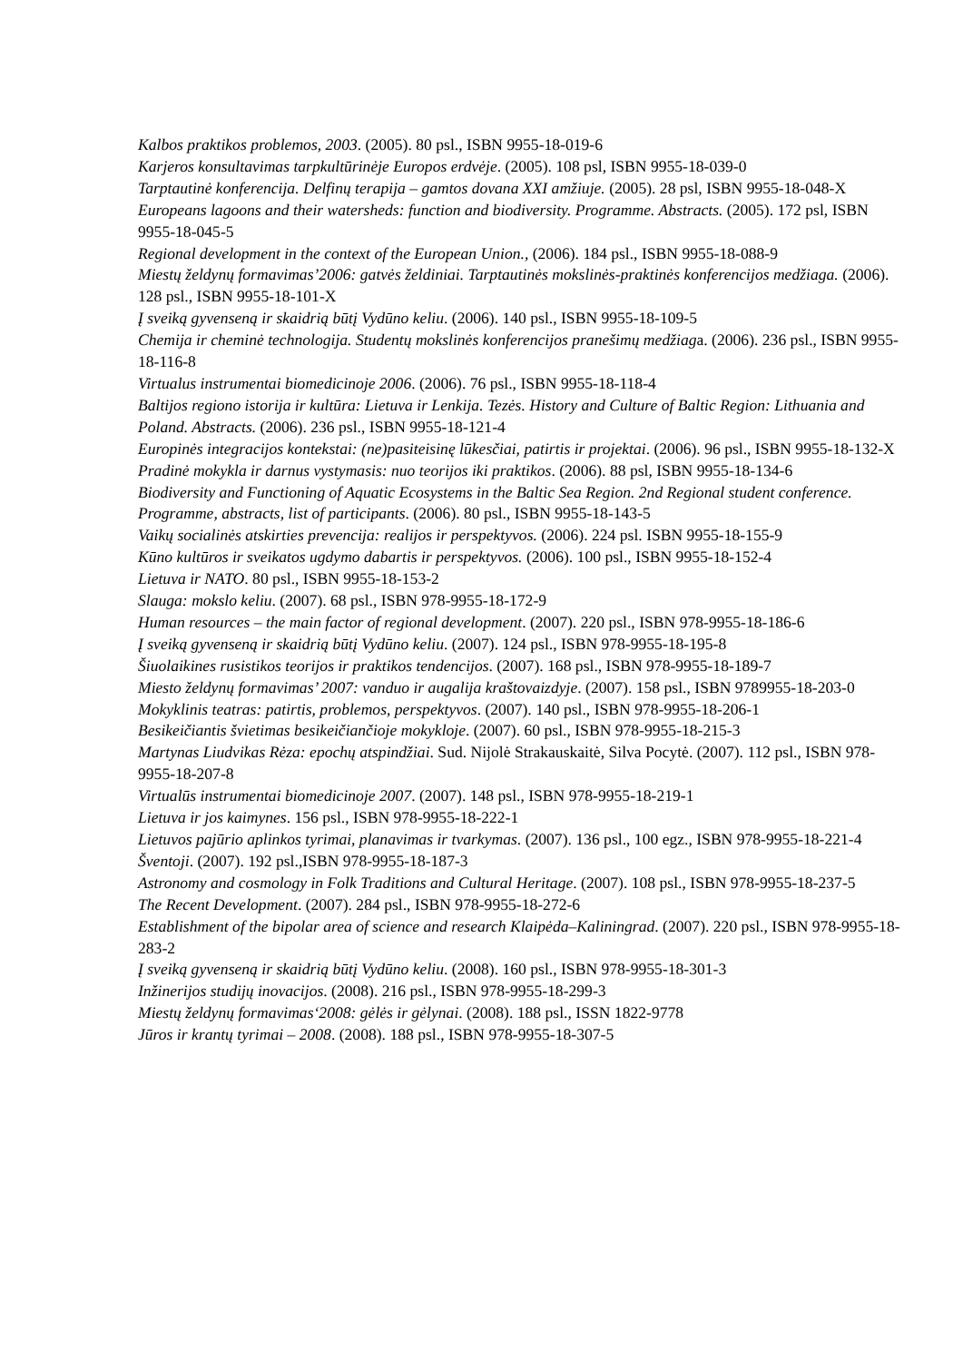Kalbos praktikos problemos, 2003. (2005). 80 psl., ISBN 9955-18-019-6
Karjeros konsultavimas tarpkultūrinėje Europos erdvėje. (2005). 108 psl, ISBN 9955-18-039-0
Tarptautinė konferencija. Delfinų terapija – gamtos dovana XXI amžiuje. (2005). 28 psl, ISBN 9955-18-048-X
Europeans lagoons and their watersheds: function and biodiversity. Programme. Abstracts. (2005). 172 psl, ISBN 9955-18-045-5
Regional development in the context of the European Union., (2006). 184 psl., ISBN 9955-18-088-9
Miestų želdynų formavimas’2006: gatvės želdiniai. Tarptautinės mokslinės-praktinės konferencijos medžiaga. (2006). 128 psl., ISBN 9955-18-101-X
Į sveiką gyvenseną ir skaidrią būtį Vydūno keliu. (2006). 140 psl., ISBN 9955-18-109-5
Chemija ir cheminė technologija. Studentų mokslinės konferencijos pranešimų medžiaga. (2006). 236 psl., ISBN 9955-18-116-8
Virtualus instrumentai biomedicinoje 2006. (2006). 76 psl., ISBN 9955-18-118-4
Baltijos regiono istorija ir kultūra: Lietuva ir Lenkija. Tezės. History and Culture of Baltic Region: Lithuania and Poland. Abstracts. (2006). 236 psl., ISBN 9955-18-121-4
Europinės integracijos kontekstai: (ne)pasiteisinę lūkesčiai, patirtis ir projektai. (2006). 96 psl., ISBN 9955-18-132-X
Pradinė mokykla ir darnus vystymasis: nuo teorijos iki praktikos. (2006). 88 psl, ISBN 9955-18-134-6
Biodiversity and Functioning of Aquatic Ecosystems in the Baltic Sea Region. 2nd Regional student conference. Programme, abstracts, list of participants. (2006). 80 psl., ISBN 9955-18-143-5
Vaikų socialinės atskirties prevencija: realijos ir perspektyvos. (2006). 224 psl. ISBN 9955-18-155-9
Kūno kultūros ir sveikatos ugdymo dabartis ir perspektyvos. (2006). 100 psl., ISBN 9955-18-152-4
Lietuva ir NATO. 80 psl., ISBN 9955-18-153-2
Slauga: mokslo keliu. (2007). 68 psl., ISBN 978-9955-18-172-9
Human resources – the main factor of regional development. (2007). 220 psl., ISBN 978-9955-18-186-6
Į sveiką gyvenseną ir skaidrią būtį Vydūno keliu. (2007). 124 psl., ISBN 978-9955-18-195-8
Šiuolaikines rusistikos teorijos ir praktikos tendencijos. (2007). 168 psl., ISBN 978-9955-18-189-7
Miesto želdynų formavimas’ 2007: vanduo ir augalija kraštovaizdyje. (2007). 158 psl., ISBN 9789955-18-203-0
Mokyklinis teatras: patirtis, problemos, perspektyvos. (2007). 140 psl., ISBN 978-9955-18-206-1
Besikeičiantis švietimas besikeičiančioje mokykloje. (2007). 60 psl., ISBN 978-9955-18-215-3
Martynas Liudvikas Rėza: epochų atspindžiai. Sud. Nijolė Strakauskaitė, Silva Pocytė. (2007). 112 psl., ISBN 978-9955-18-207-8
Virtualūs instrumentai biomedicinoje 2007. (2007). 148 psl., ISBN 978-9955-18-219-1
Lietuva ir jos kaimynes. 156 psl., ISBN 978-9955-18-222-1
Lietuvos pajūrio aplinkos tyrimai, planavimas ir tvarkymas. (2007). 136 psl., 100 egz., ISBN 978-9955-18-221-4
Šventoji. (2007). 192 psl.,ISBN 978-9955-18-187-3
Astronomy and cosmology in Folk Traditions and Cultural Heritage. (2007). 108 psl., ISBN 978-9955-18-237-5
The Recent Development. (2007). 284 psl., ISBN 978-9955-18-272-6
Establishment of the bipolar area of science and research Klaipėda–Kaliningrad. (2007). 220 psl., ISBN 978-9955-18-283-2
Į sveiką gyvenseną ir skaidrią būtį Vydūno keliu. (2008). 160 psl., ISBN 978-9955-18-301-3
Inžinerijos studijų inovacijos. (2008). 216 psl., ISBN 978-9955-18-299-3
Miestų želdynų formavimas‘2008: gėlės ir gėlynai. (2008). 188 psl., ISSN 1822-9778
Jūros ir krantų tyrimai – 2008. (2008). 188 psl., ISBN 978-9955-18-307-5